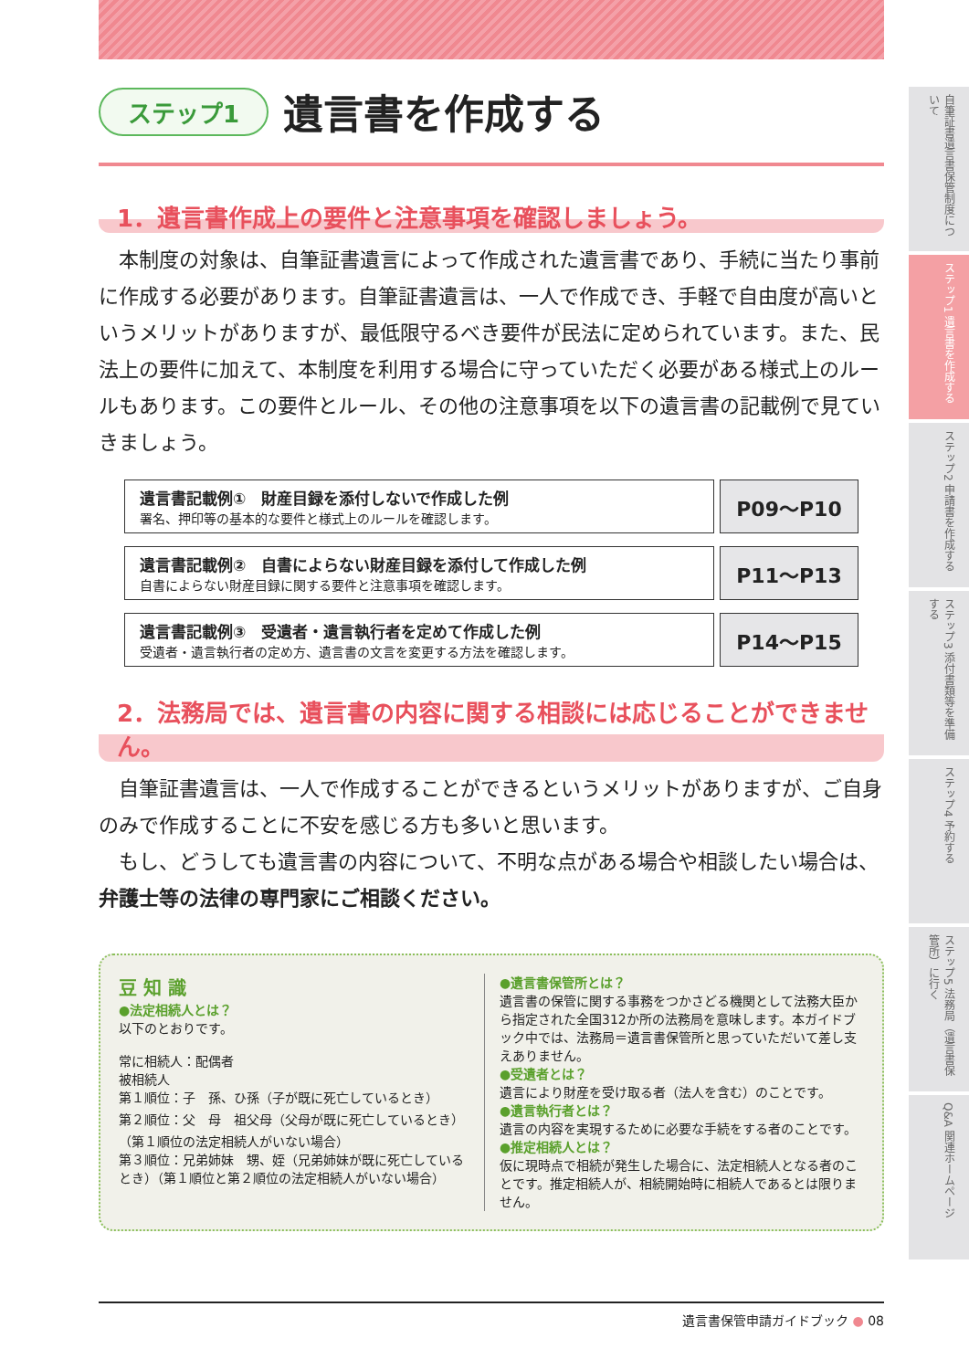ステップ1 遺言書を作成する
1．遺言書作成上の要件と注意事項を確認しましょう。
　本制度の対象は、自筆証書遺言によって作成された遺言書であり、手続に当たり事前に作成する必要があります。自筆証書遺言は、一人で作成でき、手軽で自由度が高いというメリットがありますが、最低限守るべき要件が民法に定められています。また、民法上の要件に加えて、本制度を利用する場合に守っていただく必要がある様式上のルールもあります。この要件とルール、その他の注意事項を以下の遺言書の記載例で見ていきましょう。
遺言書記載例①　財産目録を添付しないで作成した例
署名、押印等の基本的な要件と様式上のルールを確認します。
P09～P10
遺言書記載例②　自書によらない財産目録を添付して作成した例
自書によらない財産目録に関する要件と注意事項を確認します。
P11～P13
遺言書記載例③　受遺者・遺言執行者を定めて作成した例
受遺者・遺言執行者の定め方、遺言書の文言を変更する方法を確認します。
P14～P15
2．法務局では、遺言書の内容に関する相談には応じることができません。
　自筆証書遺言は、一人で作成することができるというメリットがありますが、ご自身のみで作成することに不安を感じる方も多いと思います。
　もし、どうしても遺言書の内容について、不明な点がある場合や相談したい場合は、弁護士等の法律の専門家にご相談ください。
豆 知 識
●法定相続人とは？
以下のとおりです。
常に相続人：配偶者
被相続人
第１順位：子　孫、ひ孫（子が既に死亡しているとき）
第２順位：父　母　祖父母（父母が既に死亡しているとき）（第１順位の法定相続人がいない場合）
第３順位：兄弟姉妹　甥、姪（兄弟姉妹が既に死亡しているとき）（第１順位と第２順位の法定相続人がいない場合）
●遺言書保管所とは？
遺言書の保管に関する事務をつかさどる機関として法務大臣から指定された全国312か所の法務局を意味します。本ガイドブック中では、法務局＝遺言書保管所と思っていただいて差し支えありません。
●受遺者とは？
遺言により財産を受け取る者（法人を含む）のことです。
●遺言執行者とは？
遺言の内容を実現するために必要な手続をする者のことです。
●推定相続人とは？
仮に現時点で相続が発生した場合に、法定相続人となる者のことです。推定相続人が、相続開始時に相続人であるとは限りません。
自筆証書遺言書保管制度について
ステップ1 遺言書を作成する
ステップ2 申請書を作成する
ステップ3 添付書類等を準備する
ステップ4 予約する
ステップ5 法務局（遺言書保管所）に行く
Q&A 関連ホームページ
遺言書保管申請ガイドブック ● 08